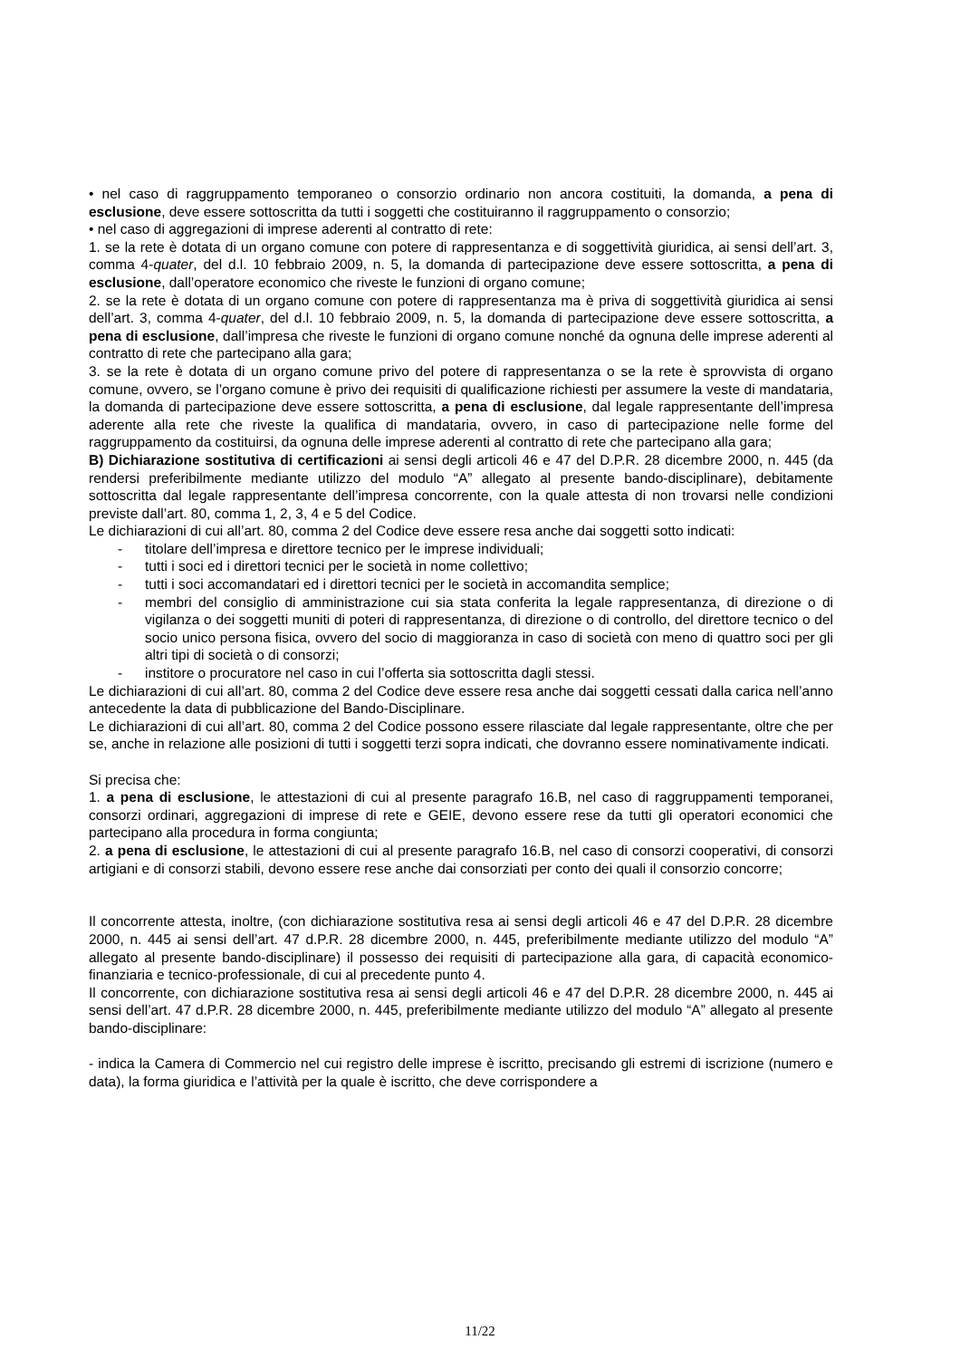• nel caso di raggruppamento temporaneo o consorzio ordinario non ancora costituiti, la domanda, a pena di esclusione, deve essere sottoscritta da tutti i soggetti che costituiranno il raggruppamento o consorzio;
• nel caso di aggregazioni di imprese aderenti al contratto di rete:
1. se la rete è dotata di un organo comune con potere di rappresentanza e di soggettività giuridica, ai sensi dell’art. 3, comma 4-quater, del d.l. 10 febbraio 2009, n. 5, la domanda di partecipazione deve essere sottoscritta, a pena di esclusione, dall’operatore economico che riveste le funzioni di organo comune;
2. se la rete è dotata di un organo comune con potere di rappresentanza ma è priva di soggettività giuridica ai sensi dell’art. 3, comma 4-quater, del d.l. 10 febbraio 2009, n. 5, la domanda di partecipazione deve essere sottoscritta, a pena di esclusione, dall’impresa che riveste le funzioni di organo comune nonché da ognuna delle imprese aderenti al contratto di rete che partecipano alla gara;
3. se la rete è dotata di un organo comune privo del potere di rappresentanza o se la rete è sprovvista di organo comune, ovvero, se l’organo comune è privo dei requisiti di qualificazione richiesti per assumere la veste di mandataria, la domanda di partecipazione deve essere sottoscritta, a pena di esclusione, dal legale rappresentante dell’impresa aderente alla rete che riveste la qualifica di mandataria, ovvero, in caso di partecipazione nelle forme del raggruppamento da costituirsi, da ognuna delle imprese aderenti al contratto di rete che partecipano alla gara;
B) Dichiarazione sostitutiva di certificazioni ai sensi degli articoli 46 e 47 del D.P.R. 28 dicembre 2000, n. 445 (da rendersi preferibilmente mediante utilizzo del modulo “A” allegato al presente bando-disciplinare), debitamente sottoscritta dal legale rappresentante dell’impresa concorrente, con la quale attesta di non trovarsi nelle condizioni previste dall’art. 80, comma 1, 2, 3, 4 e 5 del Codice.
Le dichiarazioni di cui all’art. 80, comma 2 del Codice deve essere resa anche dai soggetti sotto indicati:
- titolare dell’impresa e direttore tecnico per le imprese individuali;
- tutti i soci ed i direttori tecnici per le società in nome collettivo;
- tutti i soci accomandatari ed i direttori tecnici per le società in accomandita semplice;
- membri del consiglio di amministrazione cui sia stata conferita la legale rappresentanza, di direzione o di vigilanza o dei soggetti muniti di poteri di rappresentanza, di direzione o di controllo, del direttore tecnico o del socio unico persona fisica, ovvero del socio di maggioranza in caso di società con meno di quattro soci per gli altri tipi di società o di consorzi;
- institore o procuratore nel caso in cui l’offerta sia sottoscritta dagli stessi.
Le dichiarazioni di cui all’art. 80, comma 2 del Codice deve essere resa anche dai soggetti cessati dalla carica nell’anno antecedente la data di pubblicazione del Bando-Disciplinare.
Le dichiarazioni di cui all’art. 80, comma 2 del Codice possono essere rilasciate dal legale rappresentante, oltre che per se, anche in relazione alle posizioni di tutti i soggetti terzi sopra indicati, che dovranno essere nominativamente indicati.
Si precisa che:
1. a pena di esclusione, le attestazioni di cui al presente paragrafo 16.B, nel caso di raggruppamenti temporanei, consorzi ordinari, aggregazioni di imprese di rete e GEIE, devono essere rese da tutti gli operatori economici che partecipano alla procedura in forma congiunta;
2. a pena di esclusione, le attestazioni di cui al presente paragrafo 16.B, nel caso di consorzi cooperativi, di consorzi artigiani e di consorzi stabili, devono essere rese anche dai consorziati per conto dei quali il consorzio concorre;
Il concorrente attesta, inoltre, (con dichiarazione sostitutiva resa ai sensi degli articoli 46 e 47 del D.P.R. 28 dicembre 2000, n. 445 ai sensi dell’art. 47 d.P.R. 28 dicembre 2000, n. 445, preferibilmente mediante utilizzo del modulo “A” allegato al presente bando-disciplinare) il possesso dei requisiti di partecipazione alla gara, di capacità economico-finanziaria e tecnico-professionale, di cui al precedente punto 4.
Il concorrente, con dichiarazione sostitutiva resa ai sensi degli articoli 46 e 47 del D.P.R. 28 dicembre 2000, n. 445 ai sensi dell’art. 47 d.P.R. 28 dicembre 2000, n. 445, preferibilmente mediante utilizzo del modulo “A” allegato al presente bando-disciplinare:
- indica la Camera di Commercio nel cui registro delle imprese è iscritto, precisando gli estremi di iscrizione (numero e data), la forma giuridica e l’attività per la quale è iscritto, che deve corrispondere a
11/22